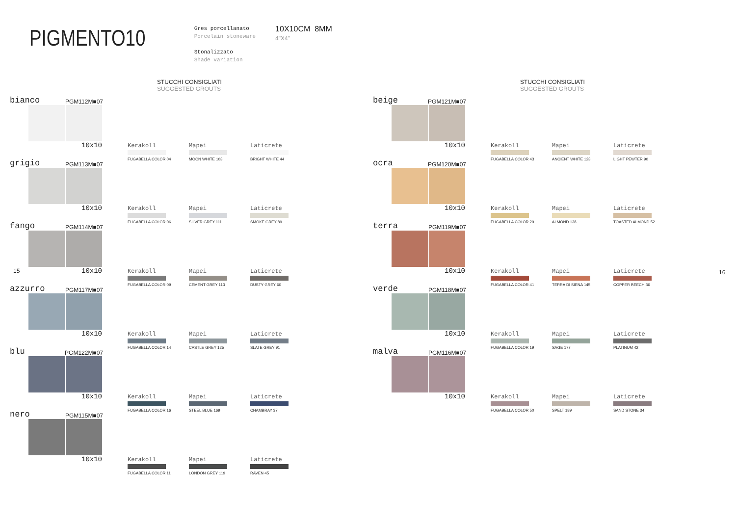PIGMENTO10
Gres porcellanato
Porcelain stoneware
Stonalizzato
Shade variation
10X10CM 8MM
4"X4"
15 16
STUCCHI CONSIGLIATI
SUGGESTED GROUTS
bianco PGM112M■07
10x10
Kerakoll
FUGABELLA COLOR 04
Mapei
MOON WHITE 103
Laticrete
BRIGHT WHITE 44
grigio PGM113M■07
10x10
Kerakoll
FUGABELLA COLOR 06
Mapei
SILVER GREY 111
Laticrete
SMOKE GREY 89
fango PGM114M■07
10x10
Kerakoll
FUGABELLA COLOR 09
Mapei
CEMENT GREY 113
Laticrete
DUSTY GREY 60
azzurro PGM117M■07
10x10
Kerakoll
FUGABELLA COLOR 14
Mapei
CASTLE GREY 125
Laticrete
SLATE GREY 91
blu PGM122M■07
10x10
Kerakoll
FUGABELLA COLOR 16
Mapei
STEEL BLUE 169
Laticrete
CHAMBRAY 37
nero PGM115M■07
10x10
Kerakoll
FUGABELLA COLOR 11
Mapei
LONDON GREY 119
Laticrete
RAVEN 45
STUCCHI CONSIGLIATI
SUGGESTED GROUTS
beige PGM121M■07
10x10
Kerakoll
FUGABELLA COLOR 43
Mapei
ANCIENT WHITE 123
Laticrete
LIGHT PEWTER 90
ocra PGM120M■07
10x10
Kerakoll
FUGABELLA COLOR 29
Mapei
ALMOND 138
Laticrete
TOASTED ALMOND 52
terra PGM119M■07
10x10
Kerakoll
FUGABELLA COLOR 41
Mapei
TERRA DI SIENA 145
Laticrete
COPPER BEECH 36
verde PGM118M■07
10x10
Kerakoll
FUGABELLA COLOR 19
Mapei
SAGE 177
Laticrete
PLATINUM 42
malva PGM116M■07
10x10
Kerakoll
FUGABELLA COLOR 50
Mapei
SPELT 189
Laticrete
SAND STONE 34